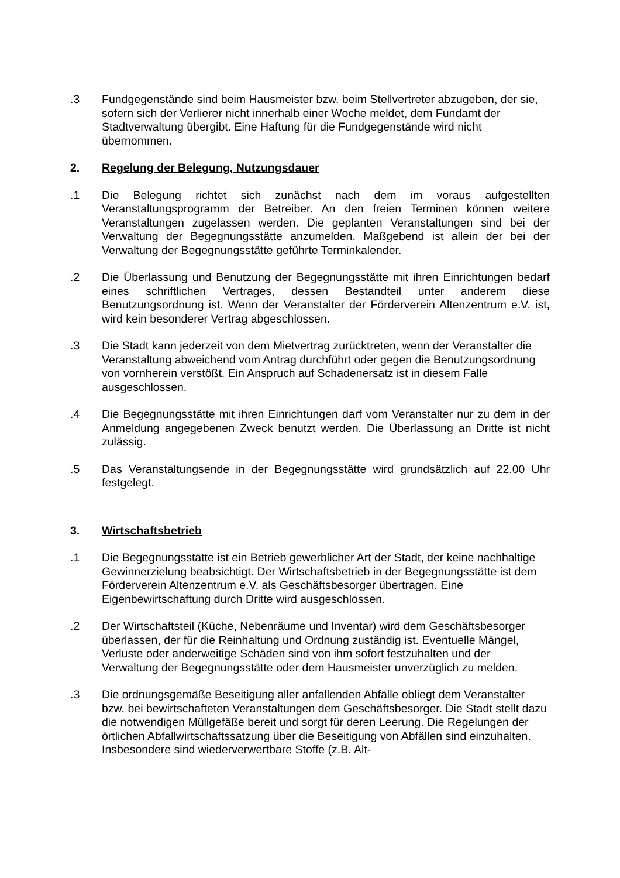.3 Fundgegenstände sind beim Hausmeister bzw. beim Stellvertreter abzugeben, der sie, sofern sich der Verlierer nicht innerhalb einer Woche meldet, dem Fundamt der Stadtverwaltung übergibt. Eine Haftung für die Fundgegenstände wird nicht übernommen.
2. Regelung der Belegung, Nutzungsdauer
.1 Die Belegung richtet sich zunächst nach dem im voraus aufgestellten Veranstaltungsprogramm der Betreiber. An den freien Terminen können weitere Veranstaltungen zugelassen werden. Die geplanten Veranstaltungen sind bei der Verwaltung der Begegnungsstätte anzumelden. Maßgebend ist allein der bei der Verwaltung der Begegnungsstätte geführte Terminkalender.
.2 Die Überlassung und Benutzung der Begegnungsstätte mit ihren Einrichtungen bedarf eines schriftlichen Vertrages, dessen Bestandteil unter anderem diese Benutzungsordnung ist. Wenn der Veranstalter der Förderverein Altenzentrum e.V. ist, wird kein besonderer Vertrag abgeschlossen.
.3 Die Stadt kann jederzeit von dem Mietvertrag zurücktreten, wenn der Veranstalter die Veranstaltung abweichend vom Antrag durchführt oder gegen die Benutzungsordnung von vornherein verstößt. Ein Anspruch auf Schadenersatz ist in diesem Falle ausgeschlossen.
.4 Die Begegnungsstätte mit ihren Einrichtungen darf vom Veranstalter nur zu dem in der Anmeldung angegebenen Zweck benutzt werden. Die Überlassung an Dritte ist nicht zulässig.
.5 Das Veranstaltungsende in der Begegnungsstätte wird grundsätzlich auf 22.00 Uhr festgelegt.
3. Wirtschaftsbetrieb
.1 Die Begegnungsstätte ist ein Betrieb gewerblicher Art der Stadt, der keine nachhaltige Gewinnerzielung beabsichtigt. Der Wirtschaftsbetrieb in der Begegnungsstätte ist dem Förderverein Altenzentrum e.V. als Geschäftsbesorger übertragen. Eine Eigenbewirtschaftung durch Dritte wird ausgeschlossen.
.2 Der Wirtschaftsteil (Küche, Nebenräume und Inventar) wird dem Geschäftsbesorger überlassen, der für die Reinhaltung und Ordnung zuständig ist. Eventuelle Mängel, Verluste oder anderweitige Schäden sind von ihm sofort festzuhalten und der Verwaltung der Begegnungsstätte oder dem Hausmeister unverzüglich zu melden.
.3 Die ordnungsgemäße Beseitigung aller anfallenden Abfälle obliegt dem Veranstalter bzw. bei bewirtschafteten Veranstaltungen dem Geschäftsbesorger. Die Stadt stellt dazu die notwendigen Müllgefäße bereit und sorgt für deren Leerung. Die Regelungen der örtlichen Abfallwirtschaftssatzung über die Beseitigung von Abfällen sind einzuhalten. Insbesondere sind wiederverwertbare Stoffe (z.B. Alt-